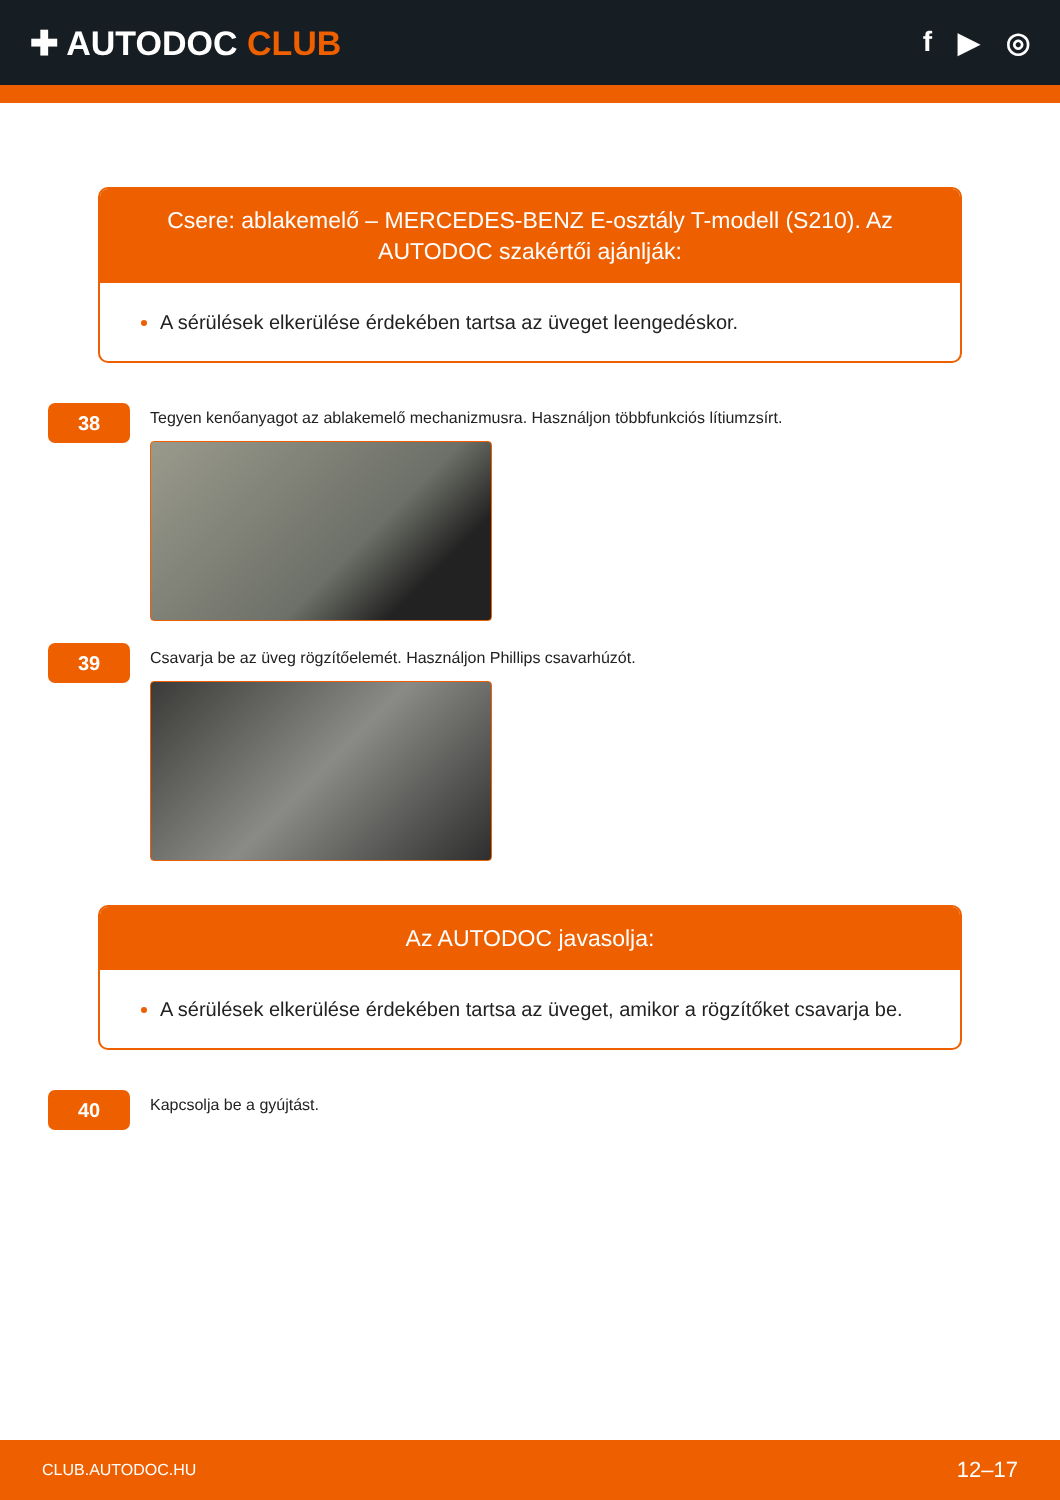✚ AUTODOC CLUB
f ▶ ◎
Csere: ablakemelő – MERCEDES-BENZ E-osztály T-modell (S210). Az AUTODOC szakértői ajánlják:
A sérülések elkerülése érdekében tartsa az üveget leengedéskor.
38
Tegyen kenőanyagot az ablakemelő mechanizmusra. Használjon többfunkciós lítiumzsírt.
39
Csavarja be az üveg rögzítőelemét. Használjon Phillips csavarhúzót.
Az AUTODOC javasolja:
A sérülések elkerülése érdekében tartsa az üveget, amikor a rögzítőket csavarja be.
40
Kapcsolja be a gyújtást.
CLUB.AUTODOC.HU 12–17